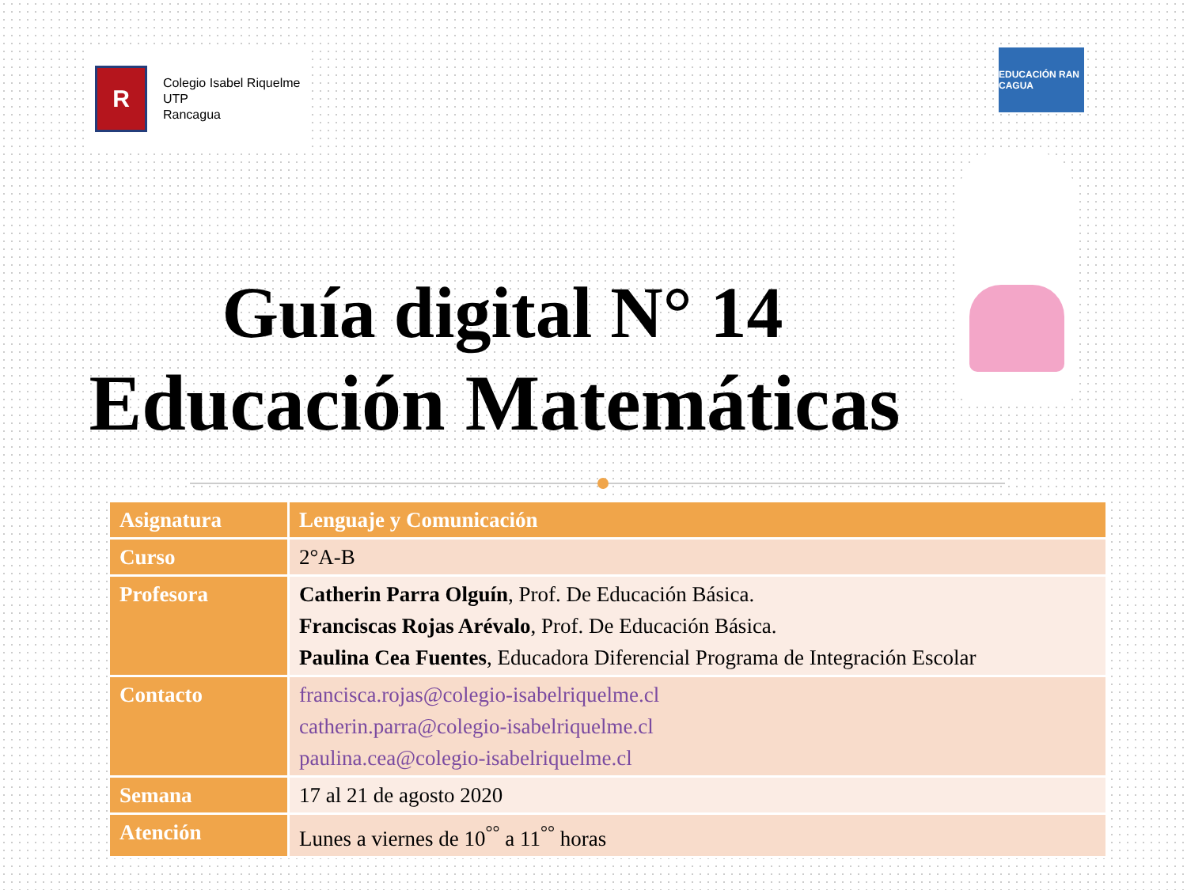R
Colegio Isabel Riquelme
UTP
Rancagua
EDUCACIÓN RAN CAGUA
Guía digital N° 14
Educación Matemáticas
| Asignatura | Lenguaje y Comunicación |
| Curso | 2°A-B |
| Profesora | Catherin Parra Olguín , Prof. De Educación Básica. Franciscas Rojas Arévalo , Prof. De Educación Básica. Paulina Cea Fuentes , Educadora Diferencial Programa de Integración Escolar |
| Contacto | francisca.rojas@colegio-isabelriquelme.cl catherin.parra@colegio-isabelriquelme.cl paulina.cea@colegio-isabelriquelme.cl |
| Semana | 17 al 21 de agosto 2020 |
| Atención | Lunes a viernes de 10<sup>°°</sup> a 11<sup>°°</sup> horas |